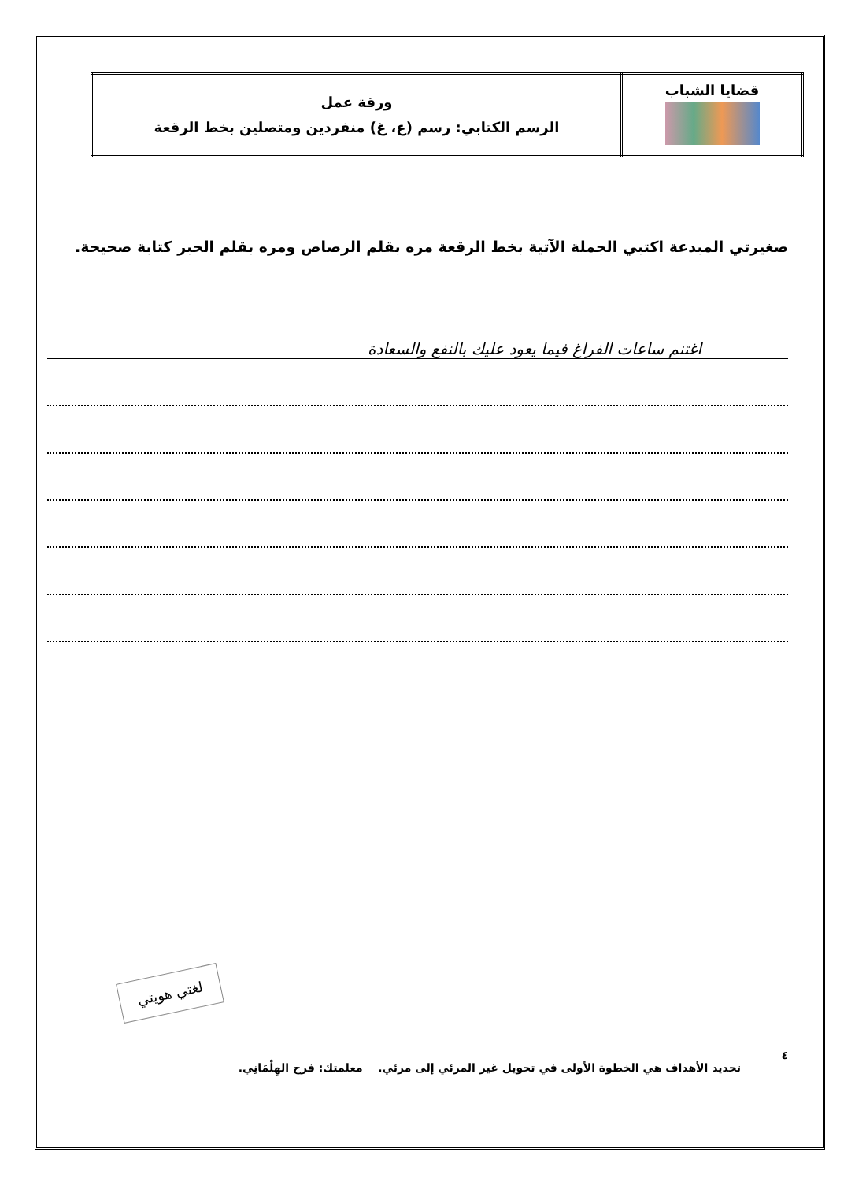| قضايا الشباب | ورقة عمل الرسم الكتابي: رسم (ع، غ) منفردين ومتصلين بخط الرقعة |
صغيرتي المبدعة اكتبي الجملة الآتية بخط الرقعة مره بقلم الرصاص ومره بقلم الحبر كتابة صحيحة.
اغتنم ساعات الفراغ فيما يعود عليك بالنفع والسعادة
لغتي هويتي
٤
تحديد الأهداف هي الخطوة الأولى في تحويل غير المرئي إلى مرئي. معلمتك: فرح الهِلْمَانِي.